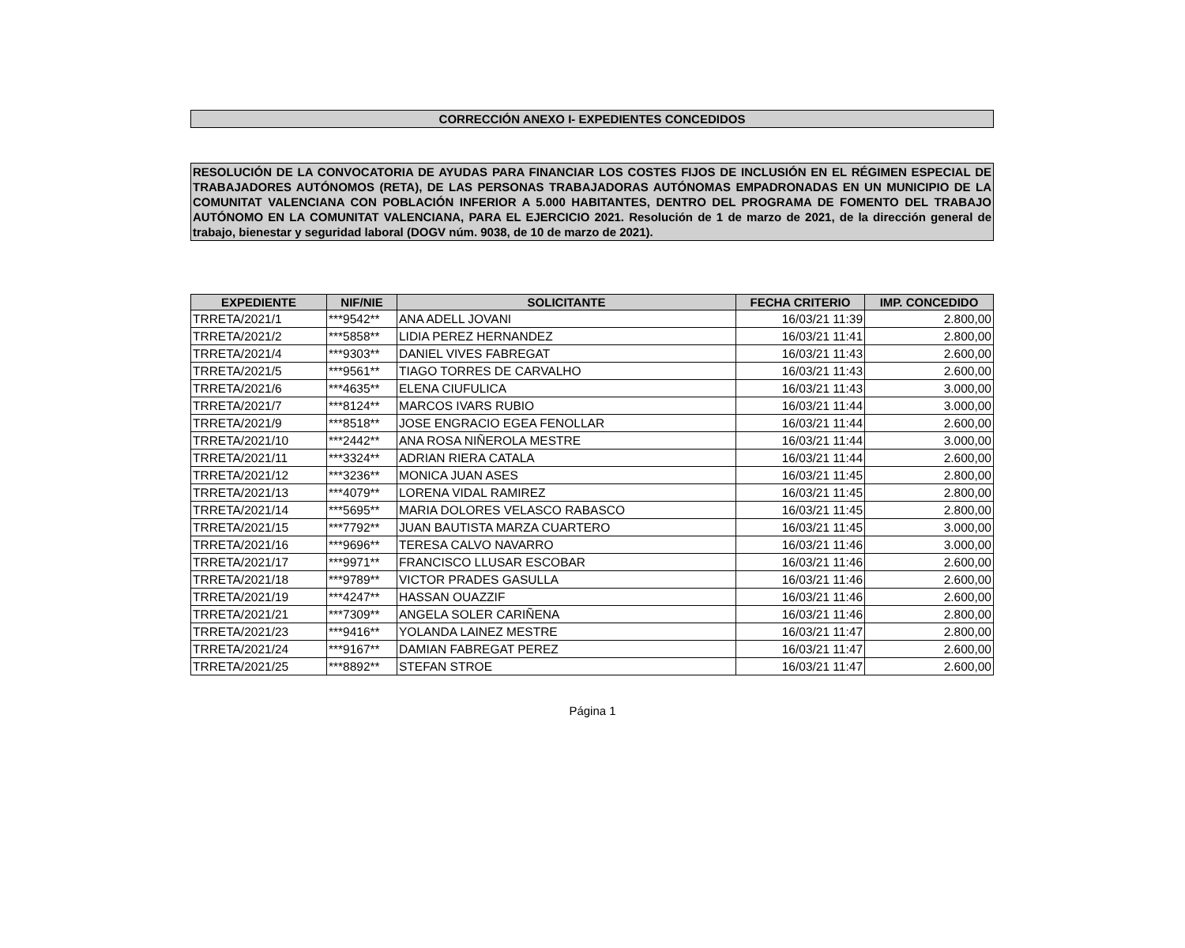CORRECCIÓN ANEXO I- EXPEDIENTES CONCEDIDOS
RESOLUCIÓN DE LA CONVOCATORIA DE AYUDAS PARA FINANCIAR LOS COSTES FIJOS DE INCLUSIÓN EN EL RÉGIMEN ESPECIAL DE TRABAJADORES AUTÓNOMOS (RETA), DE LAS PERSONAS TRABAJADORAS AUTÓNOMAS EMPADRONADAS EN UN MUNICIPIO DE LA COMUNITAT VALENCIANA CON POBLACIÓN INFERIOR A 5.000 HABITANTES, DENTRO DEL PROGRAMA DE FOMENTO DEL TRABAJO AUTÓNOMO EN LA COMUNITAT VALENCIANA, PARA EL EJERCICIO 2021. Resolución de 1 de marzo de 2021, de la dirección general de trabajo, bienestar y seguridad laboral (DOGV núm. 9038, de 10 de marzo de 2021).
| EXPEDIENTE | NIF/NIE | SOLICITANTE | FECHA CRITERIO | IMP. CONCEDIDO |
| --- | --- | --- | --- | --- |
| TRRETA/2021/1 | ***9542** | ANA ADELL JOVANI | 16/03/21 11:39 | 2.800,00 |
| TRRETA/2021/2 | ***5858** | LIDIA PEREZ HERNANDEZ | 16/03/21 11:41 | 2.800,00 |
| TRRETA/2021/4 | ***9303** | DANIEL VIVES FABREGAT | 16/03/21 11:43 | 2.600,00 |
| TRRETA/2021/5 | ***9561** | TIAGO TORRES DE CARVALHO | 16/03/21 11:43 | 2.600,00 |
| TRRETA/2021/6 | ***4635** | ELENA CIUFULICA | 16/03/21 11:43 | 3.000,00 |
| TRRETA/2021/7 | ***8124** | MARCOS IVARS RUBIO | 16/03/21 11:44 | 3.000,00 |
| TRRETA/2021/9 | ***8518** | JOSE ENGRACIO EGEA FENOLLAR | 16/03/21 11:44 | 2.600,00 |
| TRRETA/2021/10 | ***2442** | ANA ROSA NIÑEROLA MESTRE | 16/03/21 11:44 | 3.000,00 |
| TRRETA/2021/11 | ***3324** | ADRIAN RIERA CATALA | 16/03/21 11:44 | 2.600,00 |
| TRRETA/2021/12 | ***3236** | MONICA JUAN ASES | 16/03/21 11:45 | 2.800,00 |
| TRRETA/2021/13 | ***4079** | LORENA VIDAL RAMIREZ | 16/03/21 11:45 | 2.800,00 |
| TRRETA/2021/14 | ***5695** | MARIA DOLORES VELASCO RABASCO | 16/03/21 11:45 | 2.800,00 |
| TRRETA/2021/15 | ***7792** | JUAN BAUTISTA MARZA CUARTERO | 16/03/21 11:45 | 3.000,00 |
| TRRETA/2021/16 | ***9696** | TERESA CALVO NAVARRO | 16/03/21 11:46 | 3.000,00 |
| TRRETA/2021/17 | ***9971** | FRANCISCO LLUSAR ESCOBAR | 16/03/21 11:46 | 2.600,00 |
| TRRETA/2021/18 | ***9789** | VICTOR PRADES GASULLA | 16/03/21 11:46 | 2.600,00 |
| TRRETA/2021/19 | ***4247** | HASSAN OUAZZIF | 16/03/21 11:46 | 2.600,00 |
| TRRETA/2021/21 | ***7309** | ANGELA SOLER CARIÑENA | 16/03/21 11:46 | 2.800,00 |
| TRRETA/2021/23 | ***9416** | YOLANDA LAINEZ MESTRE | 16/03/21 11:47 | 2.800,00 |
| TRRETA/2021/24 | ***9167** | DAMIAN FABREGAT PEREZ | 16/03/21 11:47 | 2.600,00 |
| TRRETA/2021/25 | ***8892** | STEFAN STROE | 16/03/21 11:47 | 2.600,00 |
Página 1